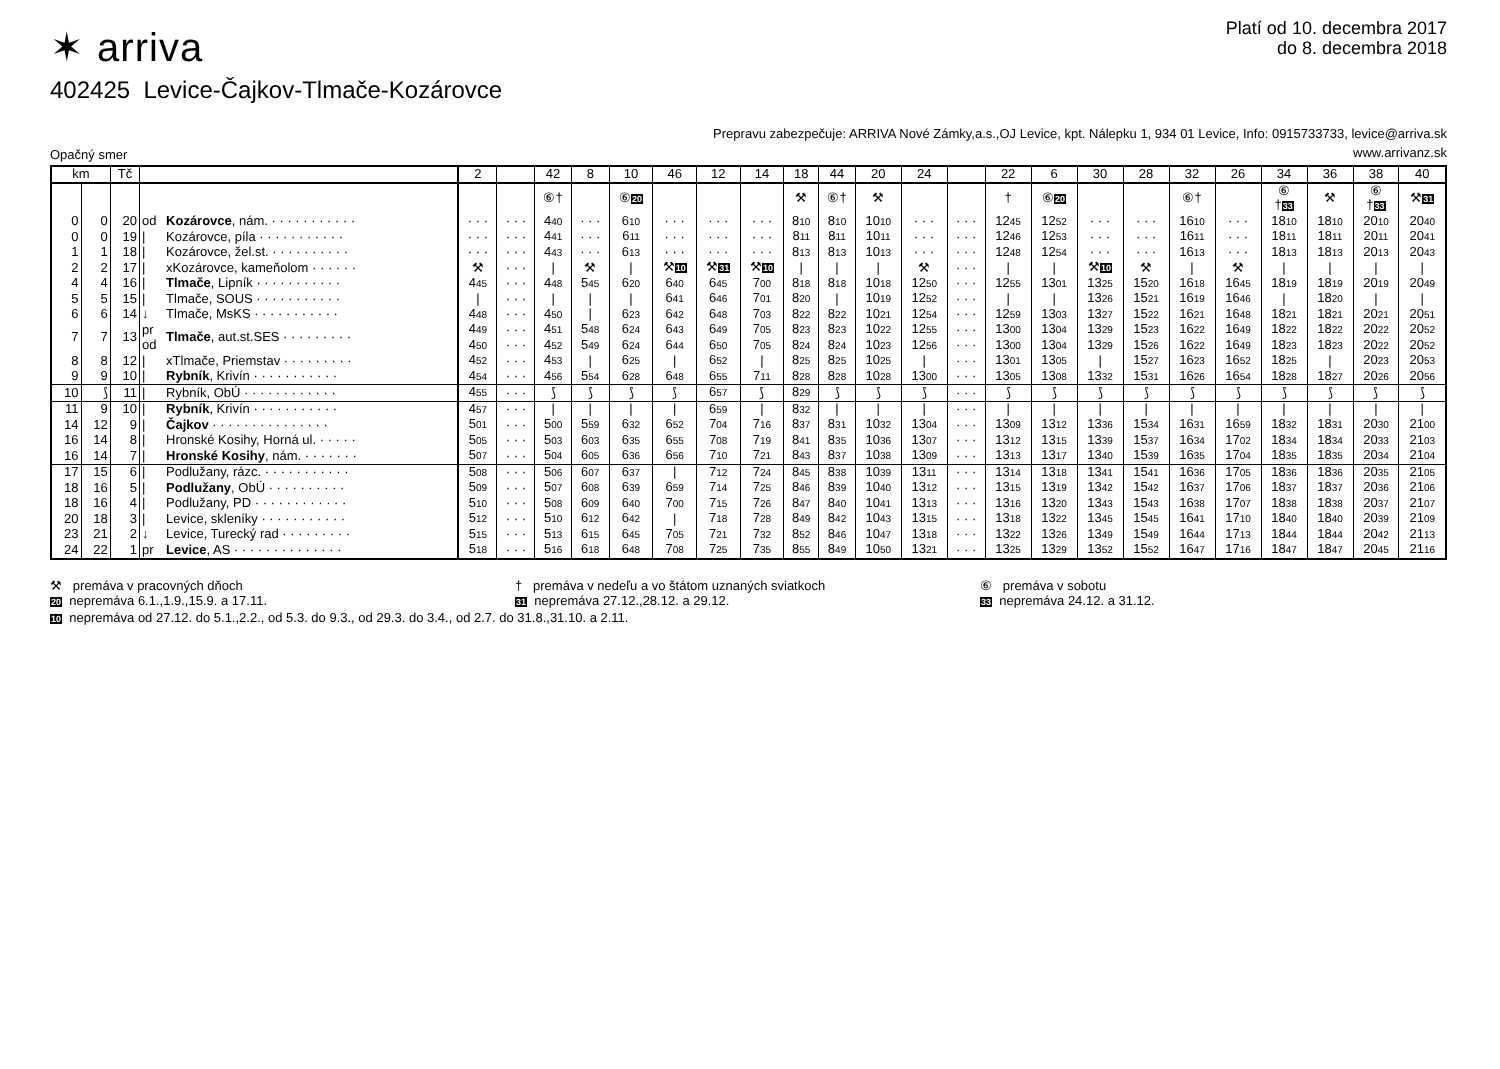✶ arriva
Platí od 10. decembra 2017
do 8. decembra 2018
402425 Levice-Čajkov-Tlmače-Kozárovce
Opačný smer
Prepravu zabezpečuje: ARRIVA Nové Zámky,a.s.,OJ Levice, kpt. Nálepku 1, 934 01 Levice, Info: 0915733733, levice@arriva.sk
www.arrivanz.sk
| km | | Tč | | | 2 | | 42 | 8 | 10 | 46 | 12 | 14 | 18 | 44 | 20 | 24 | | 22 | 6 | 30 | 28 | 32 | 26 | 34 | 36 | 38 | 40 |
| --- | --- | --- | --- | --- | --- | --- | --- | --- | --- | --- | --- | --- | --- | --- | --- | --- | --- | --- | --- | --- | --- | --- | --- | --- | --- | --- | --- |
| | | | | | | | ⑥† | | ⑥ 20 | | | | ⚒ | ⑥† | ⚒ | | | † | ⑥ 20 | | | ⑥† | | ⑥ † 33 | ⚒ | ⑥ † 33 | ⚒ 31 |
| 0 | 0 | 20 | od | Kozárovce , nám. · · · · · · · · · · · | · · · | · · · | 4 40 | · · · | 6 10 | · · · | · · · | · · · | 8 10 | 8 10 | 10 10 | · · · | · · · | 12 45 | 12 52 | · · · | · · · | 16 10 | · · · | 18 10 | 18 10 | 20 10 | 20 40 |
| 0 | 0 | 19 | / | Kozárovce, píla · · · · · · · · · · · | · · · | · · · | 4 41 | · · · | 6 11 | · · · | · · · | · · · | 8 11 | 8 11 | 10 11 | · · · | · · · | 12 46 | 12 53 | · · · | · · · | 16 11 | · · · | 18 11 | 18 11 | 20 11 | 20 41 |
| 1 | 1 | 18 | / | Kozárovce, žel.st. · · · · · · · · · · | · · · | · · · | 4 43 | · · · | 6 13 | · · · | · · · | · · · | 8 13 | 8 13 | 10 13 | · · · | · · · | 12 48 | 12 54 | · · · | · · · | 16 13 | · · · | 18 13 | 18 13 | 20 13 | 20 43 |
| 2 | 2 | 17 | / | xKozárovce, kameňolom · · · · · · | ⚒ | · · · | / | ⚒ | / | ⚒ 10 | ⚒ 31 | ⚒ 10 | / | / | / | ⚒ | · · · | / | / | ⚒ 10 | ⚒ | / | ⚒ | / | / | / | / |
| 4 | 4 | 16 | / | Tlmače , Lipník · · · · · · · · · · · | 4 45 | · · · | 4 48 | 5 45 | 6 20 | 6 40 | 6 45 | 7 00 | 8 18 | 8 18 | 10 18 | 12 50 | · · · | 12 55 | 13 01 | 13 25 | 15 20 | 16 18 | 16 45 | 18 19 | 18 19 | 20 19 | 20 49 |
| 5 | 5 | 15 | / | Tlmače, SOUS · · · · · · · · · · · | / | · · · | / | / | / | 6 41 | 6 46 | 7 01 | 8 20 | / | 10 19 | 12 52 | · · · | / | / | 13 26 | 15 21 | 16 19 | 16 46 | / | 18 20 | / | / |
| 6 | 6 | 14 | ↓ | Tlmače, MsKS · · · · · · · · · · · | 4 48 | · · · | 4 50 | / | 6 23 | 6 42 | 6 48 | 7 03 | 8 22 | 8 22 | 10 21 | 12 54 | · · · | 12 59 | 13 03 | 13 27 | 15 22 | 16 21 | 16 48 | 18 21 | 18 21 | 20 21 | 20 51 |
| 7 | 7 | 13 | pr | Tlmače , aut.st.SES · · · · · · · · · | 4 49 | · · · | 4 51 | 5 48 | 6 24 | 6 43 | 6 49 | 7 05 | 8 23 | 8 23 | 10 22 | 12 55 | · · · | 13 00 | 13 04 | 13 29 | 15 23 | 16 22 | 16 49 | 18 22 | 18 22 | 20 22 | 20 52 |
| | | | od | | 4 50 | · · · | 4 52 | 5 49 | 6 24 | 6 44 | 6 50 | 7 05 | 8 24 | 8 24 | 10 23 | 12 56 | · · · | 13 00 | 13 04 | 13 29 | 15 26 | 16 22 | 16 49 | 18 23 | 18 23 | 20 22 | 20 52 |
| 8 | 8 | 12 | / | xTlmače, Priemstav · · · · · · · · · | 4 52 | · · · | 4 53 | / | 6 25 | / | 6 52 | / | 8 25 | 8 25 | 10 25 | / | · · · | 13 01 | 13 05 | / | 15 27 | 16 23 | 16 52 | 18 25 | / | 20 23 | 20 53 |
| 9 | 9 | 10 | / | Rybník , Krivín · · · · · · · · · · · | 4 54 | · · · | 4 56 | 5 54 | 6 28 | 6 48 | 6 55 | 7 11 | 8 28 | 8 28 | 10 28 | 13 00 | · · · | 13 05 | 13 08 | 13 32 | 15 31 | 16 26 | 16 54 | 18 28 | 18 27 | 20 26 | 20 56 |
| 10 | ⟆ | 11 | / | Rybník, ObÚ · · · · · · · · · · · · | 4 55 | · · · | ⟆ | ⟆ | ⟆ | ⟆ | 6 57 | ⟆ | 8 29 | ⟆ | ⟆ | ⟆ | · · · | ⟆ | ⟆ | ⟆ | ⟆ | ⟆ | ⟆ | ⟆ | ⟆ | ⟆ | ⟆ |
| 11 | 9 | 10 | / | Rybník , Krivín · · · · · · · · · · · | 4 57 | · · · | / | / | / | / | 6 59 | / | 8 32 | / | / | / | · · · | / | / | / | / | / | / | / | / | / | / |
| 14 | 12 | 9 | / | Čajkov · · · · · · · · · · · · · · · | 5 01 | · · · | 5 00 | 5 59 | 6 32 | 6 52 | 7 04 | 7 16 | 8 37 | 8 31 | 10 32 | 13 04 | · · · | 13 09 | 13 12 | 13 36 | 15 34 | 16 31 | 16 59 | 18 32 | 18 31 | 20 30 | 21 00 |
| 16 | 14 | 8 | / | Hronské Kosihy, Horná ul. · · · · · | 5 05 | · · · | 5 03 | 6 03 | 6 35 | 6 55 | 7 08 | 7 19 | 8 41 | 8 35 | 10 36 | 13 07 | · · · | 13 12 | 13 15 | 13 39 | 15 37 | 16 34 | 17 02 | 18 34 | 18 34 | 20 33 | 21 03 |
| 16 | 14 | 7 | / | Hronské Kosihy , nám. · · · · · · · | 5 07 | · · · | 5 04 | 6 05 | 6 36 | 6 56 | 7 10 | 7 21 | 8 43 | 8 37 | 10 38 | 13 09 | · · · | 13 13 | 13 17 | 13 40 | 15 39 | 16 35 | 17 04 | 18 35 | 18 35 | 20 34 | 21 04 |
| 17 | 15 | 6 | / | Podlužany, rázc. · · · · · · · · · · · | 5 08 | · · · | 5 06 | 6 07 | 6 37 | / | 7 12 | 7 24 | 8 45 | 8 38 | 10 39 | 13 11 | · · · | 13 14 | 13 18 | 13 41 | 15 41 | 16 36 | 17 05 | 18 36 | 18 36 | 20 35 | 21 05 |
| 18 | 16 | 5 | / | Podlužany , ObÚ · · · · · · · · · · | 5 09 | · · · | 5 07 | 6 08 | 6 39 | 6 59 | 7 14 | 7 25 | 8 46 | 8 39 | 10 40 | 13 12 | · · · | 13 15 | 13 19 | 13 42 | 15 42 | 16 37 | 17 06 | 18 37 | 18 37 | 20 36 | 21 06 |
| 18 | 16 | 4 | / | Podlužany, PD · · · · · · · · · · · · | 5 10 | · · · | 5 08 | 6 09 | 6 40 | 7 00 | 7 15 | 7 26 | 8 47 | 8 40 | 10 41 | 13 13 | · · · | 13 16 | 13 20 | 13 43 | 15 43 | 16 38 | 17 07 | 18 38 | 18 38 | 20 37 | 21 07 |
| 20 | 18 | 3 | / | Levice, skleníky · · · · · · · · · · · | 5 12 | · · · | 5 10 | 6 12 | 6 42 | / | 7 18 | 7 28 | 8 49 | 8 42 | 10 43 | 13 15 | · · · | 13 18 | 13 22 | 13 45 | 15 45 | 16 41 | 17 10 | 18 40 | 18 40 | 20 39 | 21 09 |
| 23 | 21 | 2 | ↓ | Levice, Turecký rad · · · · · · · · · | 5 15 | · · · | 5 13 | 6 15 | 6 45 | 7 05 | 7 21 | 7 32 | 8 52 | 8 46 | 10 47 | 13 18 | · · · | 13 22 | 13 26 | 13 49 | 15 49 | 16 44 | 17 13 | 18 44 | 18 44 | 20 42 | 21 13 |
| 24 | 22 | 1 | pr | Levice , AS · · · · · · · · · · · · · · | 5 18 | · · · | 5 16 | 6 18 | 6 48 | 7 08 | 7 25 | 7 35 | 8 55 | 8 49 | 10 50 | 13 21 | · · · | 13 25 | 13 29 | 13 52 | 15 52 | 16 47 | 17 16 | 18 47 | 18 47 | 20 45 | 21 16 |
⚒ premáva v pracovných dňoch
† premáva v nedeľu a vo štátom uznaných sviatkoch
⑥ premáva v sobotu
20 nepremáva 6.1.,1.9.,15.9. a 17.11.
31 nepremáva 27.12.,28.12. a 29.12.
33 nepremáva 24.12. a 31.12.
10 nepremáva od 27.12. do 5.1.,2.2., od 5.3. do 9.3., od 29.3. do 3.4., od 2.7. do 31.8.,31.10. a 2.11.